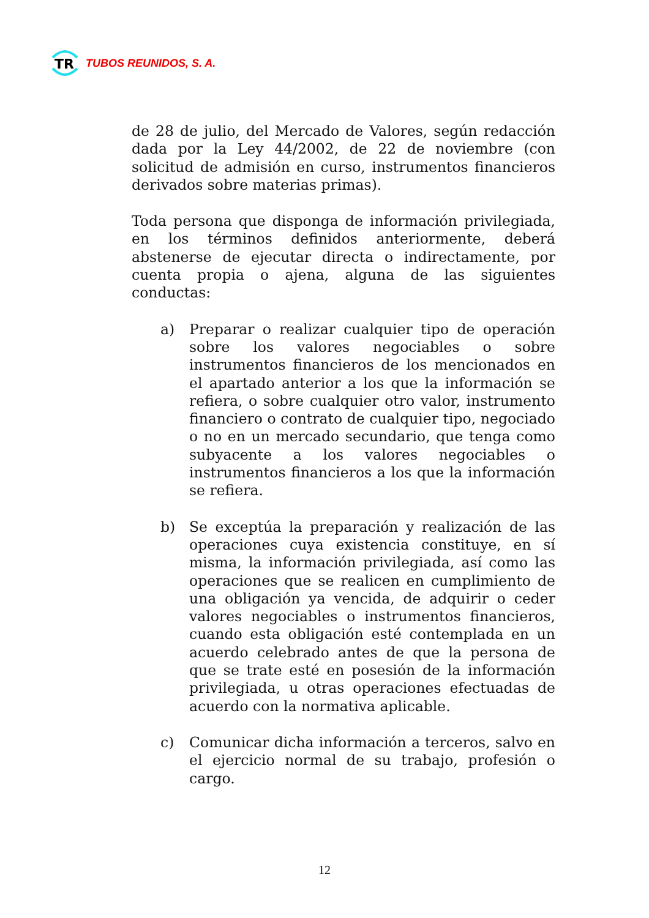TR
TUBOS REUNIDOS, S. A.
de 28 de julio, del Mercado de Valores, según redacción dada por la Ley 44/2002, de 22 de noviembre (con solicitud de admisión en curso, instrumentos financieros derivados sobre materias primas).
Toda persona que disponga de información privilegiada, en los términos definidos anteriormente, deberá abstenerse de ejecutar directa o indirectamente, por cuenta propia o ajena, alguna de las siguientes conductas:
a) Preparar o realizar cualquier tipo de operación sobre los valores negociables o sobre instrumentos financieros de los mencionados en el apartado anterior a los que la información se refiera, o sobre cualquier otro valor, instrumento financiero o contrato de cualquier tipo, negociado o no en un mercado secundario, que tenga como subyacente a los valores negociables o instrumentos financieros a los que la información se refiera.
b) Se exceptúa la preparación y realización de las operaciones cuya existencia constituye, en sí misma, la información privilegiada, así como las operaciones que se realicen en cumplimiento de una obligación ya vencida, de adquirir o ceder valores negociables o instrumentos financieros, cuando esta obligación esté contemplada en un acuerdo celebrado antes de que la persona de que se trate esté en posesión de la información privilegiada, u otras operaciones efectuadas de acuerdo con la normativa aplicable.
c) Comunicar dicha información a terceros, salvo en el ejercicio normal de su trabajo, profesión o cargo.
12